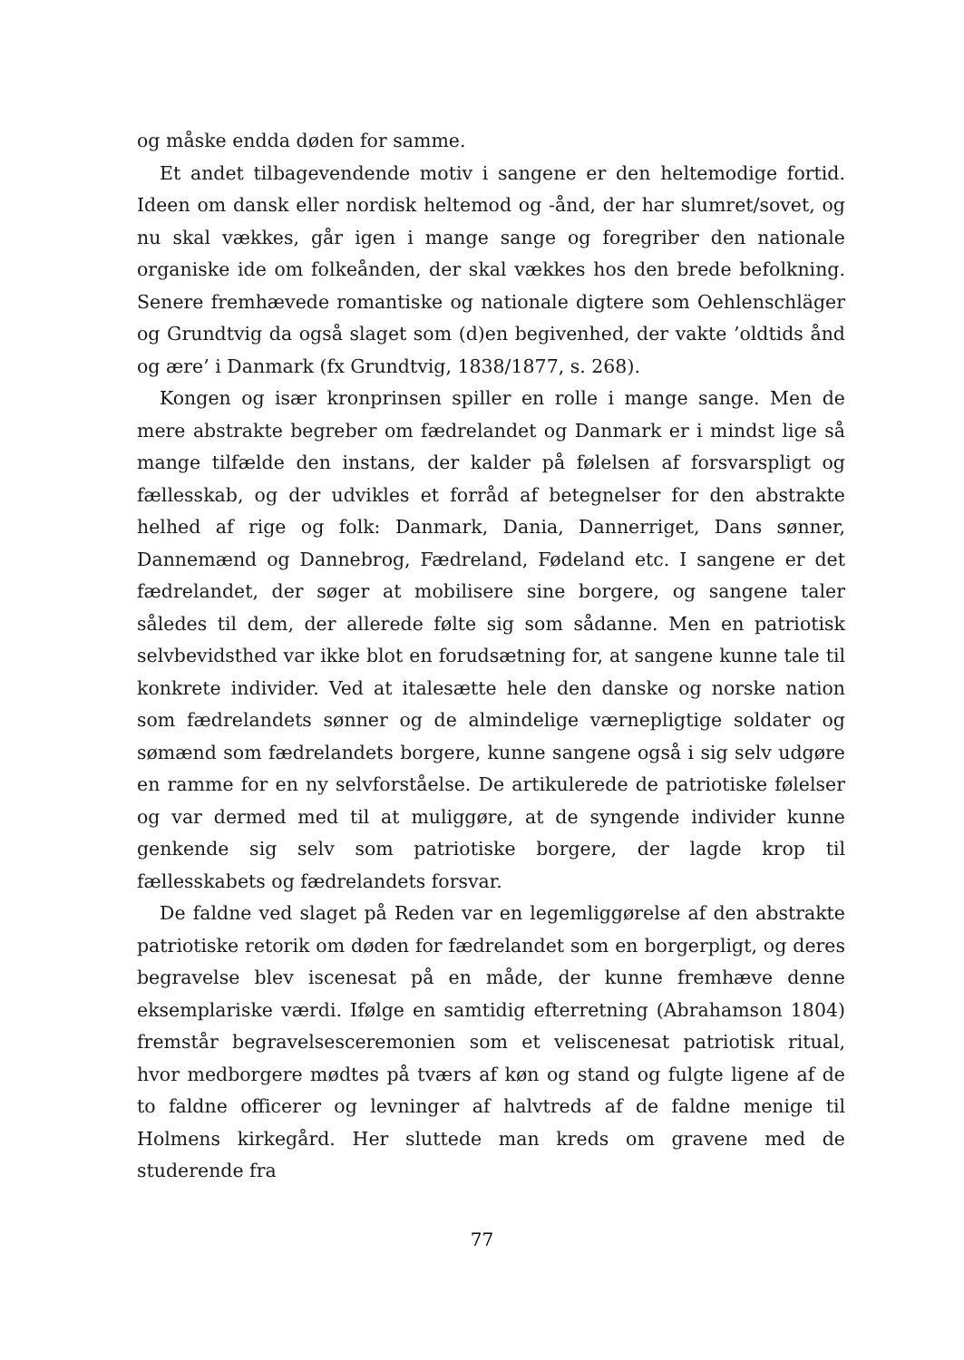og måske endda døden for samme.
Et andet tilbagevendende motiv i sangene er den heltemodige fortid. Ideen om dansk eller nordisk heltemod og -ånd, der har slumret/sovet, og nu skal vækkes, går igen i mange sange og foregriber den nationale organiske ide om folkeånden, der skal vækkes hos den brede befolkning. Senere fremhævede romantiske og nationale digtere som Oehlenschläger og Grundtvig da også slaget som (d)en begivenhed, der vakte ’oldtids ånd og ære’ i Danmark (fx Grundtvig, 1838/1877, s. 268).
Kongen og især kronprinsen spiller en rolle i mange sange. Men de mere abstrakte begreber om fædrelandet og Danmark er i mindst lige så mange tilfælde den instans, der kalder på følelsen af forsvarspligt og fællesskab, og der udvikles et forråd af betegnelser for den abstrakte helhed af rige og folk: Danmark, Dania, Dannerriget, Dans sønner, Dannemænd og Dannebrog, Fædreland, Fødeland etc. I sangene er det fædrelandet, der søger at mobilisere sine borgere, og sangene taler således til dem, der allerede følte sig som sådanne. Men en patriotisk selvbevidsthed var ikke blot en forudsætning for, at sangene kunne tale til konkrete individer. Ved at italesætte hele den danske og norske nation som fædrelandets sønner og de almindelige værnepligtige soldater og sømænd som fædrelandets borgere, kunne sangene også i sig selv udgøre en ramme for en ny selvforståelse. De artikulerede de patriotiske følelser og var dermed med til at muliggøre, at de syngende individer kunne genkende sig selv som patriotiske borgere, der lagde krop til fællesskabets og fædrelandets forsvar.
De faldne ved slaget på Reden var en legemliggørelse af den abstrakte patriotiske retorik om døden for fædrelandet som en borgerpligt, og deres begravelse blev iscenesat på en måde, der kunne fremhæve denne eksemplariske værdi. Ifølge en samtidig efterretning (Abrahamson 1804) fremstår begravelsesceremonien som et veliscenesat patriotisk ritual, hvor medborgere mødtes på tværs af køn og stand og fulgte ligene af de to faldne officerer og levninger af halvtreds af de faldne menige til Holmens kirkegård. Her sluttede man kreds om gravene med de studerende fra
77